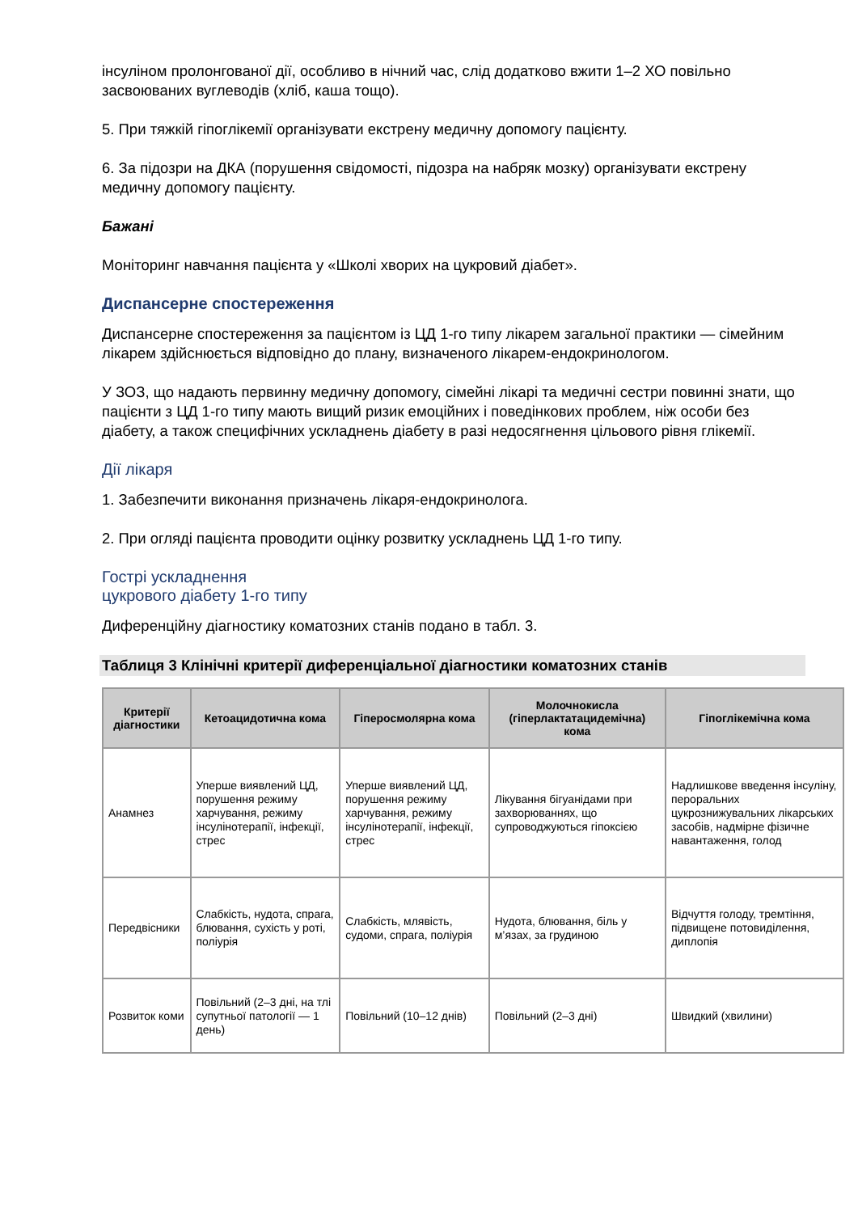інсуліном пролонгованої дії, особливо в нічний час, слід додатково вжити 1–2 ХО повільно засвоюваних вуглеводів (хліб, каша тощо).
5. При тяжкій гіпоглікемії організувати екстрену медичну допомогу пацієнту.
6. За підозри на ДКА (порушення свідомості, підозра на набряк мозку) організувати екстрену медичну допомогу пацієнту.
Бажані
Моніторинг навчання пацієнта у «Школі хворих на цукровий діабет».
Диспансерне спостереження
Диспансерне спостереження за пацієнтом із ЦД 1-го типу лікарем загальної практики — сімейним лікарем здійснюється відповідно до плану, визначеного лікарем-ендокринологом.
У ЗОЗ, що надають первинну медичну допомогу, сімейні лікарі та медичні сестри повинні знати, що пацієнти з ЦД 1-го типу мають вищий ризик емоційних і поведінкових проблем, ніж особи без діабету, а також специфічних ускладнень діабету в разі недосягнення цільового рівня глікемії.
Дії лікаря
1. Забезпечити виконання призначень лікаря-ендокринолога.
2. При огляді пацієнта проводити оцінку розвитку ускладнень ЦД 1-го типу.
Гострі ускладнення
цукрового діабету 1-го типу
Диференційну діагностику коматозних станів подано в табл. 3.
Таблиця 3 Клінічні критерії диференціальної діагностики коматозних станів
| Критерії діагностики | Кетоацидотична кома | Гіперосмолярна кома | Молочнокисла (гіперлактатацидемічна) кома | Гіпоглікемічна кома |
| --- | --- | --- | --- | --- |
| Анамнез | Уперше виявлений ЦД, порушення режиму харчування, режиму інсулінотерапії, інфекції, стрес | Уперше виявлений ЦД, порушення режиму харчування, режиму інсулінотерапії, інфекції, стрес | Лікування бігуанідами при захворюваннях, що супроводжуються гіпоксією | Надлишкове введення інсуліну, пероральних цукрознижувальних лікарських засобів, надмірне фізичне навантаження, голод |
| Передвісники | Слабкість, нудота, спрага, блювання, сухість у роті, поліурія | Слабкість, млявість, судоми, спрага, поліурія | Нудота, блювання, біль у м’язах, за грудиною | Відчуття голоду, тремтіння, підвищене потовиділення, диплопія |
| Розвиток коми | Повільний (2–3 дні, на тлі супутньої патології — 1 день) | Повільний (10–12 днів) | Повільний (2–3 дні) | Швидкий (хвилини) |